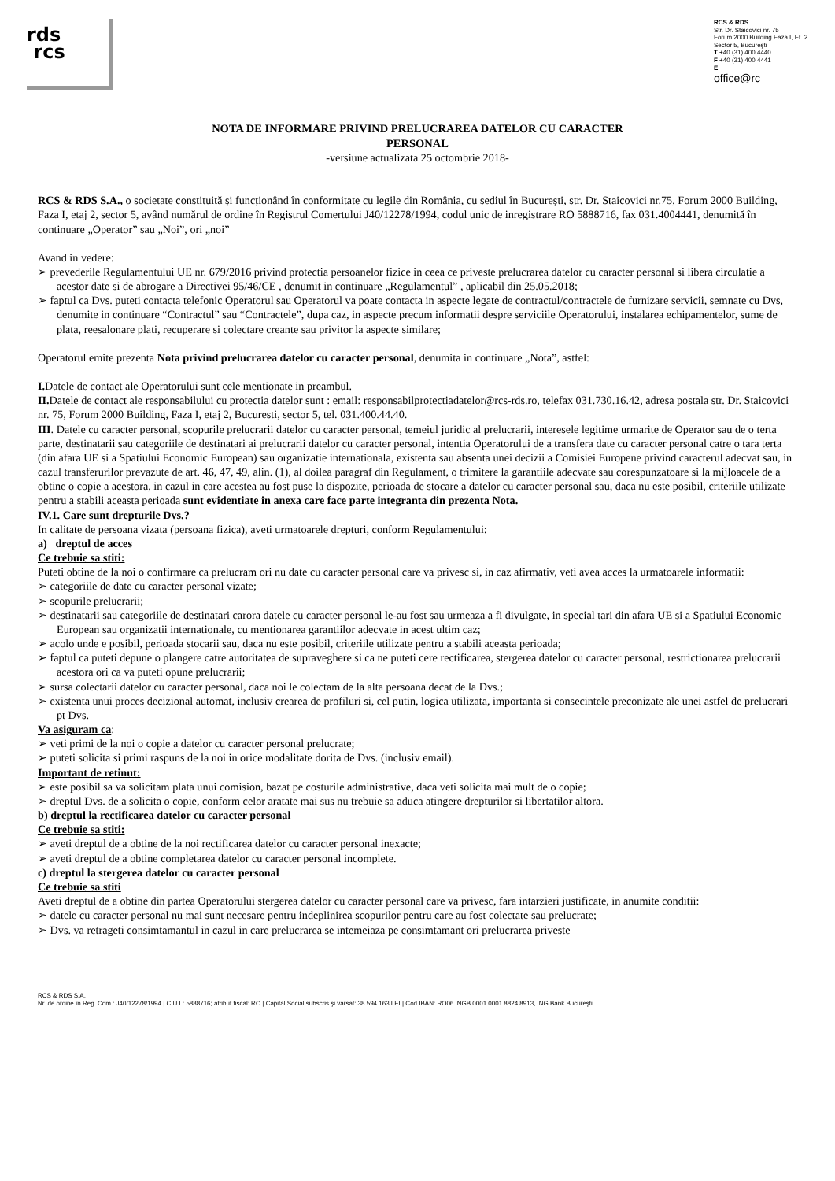rds
rcs
RCS & RDS
Str. Dr. Staicovici nr. 75
Forum 2000 Building Faza I, Et. 2
Sector 5, Bucureşti
T +40 (31) 400 4440
F +40 (31) 400 4441
E
office@rc
NOTA DE INFORMARE PRIVIND PRELUCRAREA DATELOR CU CARACTER
PERSONAL
-versiune actualizata 25 octombrie 2018-
RCS & RDS S.A., o societate constituită și funcționând în conformitate cu legile din România, cu sediul în București, str. Dr. Staicovici nr.75, Forum 2000 Building, Faza I, etaj 2, sector 5, având numărul de ordine în Registrul Comertului J40/12278/1994, codul unic de inregistrare RO 5888716, fax 031.4004441, denumită în continuare „Operator” sau „Noi”, ori „noi”
Avand in vedere:
➢ prevederile Regulamentului UE nr. 679/2016 privind protectia persoanelor fizice in ceea ce priveste prelucrarea datelor cu caracter personal si libera circulatie a acestor date si de abrogare a Directivei 95/46/CE , denumit in continuare „Regulamentul” , aplicabil din 25.05.2018;
➢ faptul ca Dvs. puteti contacta telefonic Operatorul sau Operatorul va poate contacta in aspecte legate de contractul/contractele de furnizare servicii, semnate cu Dvs, denumite in continuare “Contractul” sau “Contractele”, dupa caz, in aspecte precum informatii despre serviciile Operatorului, instalarea echipamentelor, sume de plata, reesalonare plati, recuperare si colectare creante sau privitor la aspecte similare;
Operatorul emite prezenta Nota privind prelucrarea datelor cu caracter personal, denumita in continuare „Nota”, astfel:
I. Datele de contact ale Operatorului sunt cele mentionate in preambul.
II. Datele de contact ale responsabilului cu protectia datelor sunt : email: responsabilprotectiadatelor@rcs-rds.ro, telefax 031.730.16.42, adresa postala str. Dr. Staicovici nr. 75, Forum 2000 Building, Faza I, etaj 2, Bucuresti, sector 5, tel. 031.400.44.40.
III. Datele cu caracter personal, scopurile prelucrarii datelor cu caracter personal, temeiul juridic al prelucrarii, interesele legitime urmarite de Operator sau de o terta parte, destinatarii sau categoriile de destinatari ai prelucrarii datelor cu caracter personal, intentia Operatorului de a transfera date cu caracter personal catre o tara terta (din afara UE si a Spatiului Economic European) sau organizatie internationala, existenta sau absenta unei decizii a Comisiei Europene privind caracterul adecvat sau, in cazul transferurilor prevazute de art. 46, 47, 49, alin. (1), al doilea paragraf din Regulament, o trimitere la garantiile adecvate sau corespunzatoare si la mijloacele de a obtine o copie a acestora, in cazul in care acestea au fost puse la dispozite, perioada de stocare a datelor cu caracter personal sau, daca nu este posibil, criteriile utilizate pentru a stabili aceasta perioada sunt evidentiate in anexa care face parte integranta din prezenta Nota.
IV.1. Care sunt drepturile Dvs.?
In calitate de persoana vizata (persoana fizica), aveti urmatoarele drepturi, conform Regulamentului:
a) dreptul de acces
Ce trebuie sa stiti:
Puteti obtine de la noi o confirmare ca prelucram ori nu date cu caracter personal care va privesc si, in caz afirmativ, veti avea acces la urmatoarele informatii:
➢ categoriile de date cu caracter personal vizate;
➢ scopurile prelucrarii;
➢ destinatarii sau categoriile de destinatari carora datele cu caracter personal le-au fost sau urmeaza a fi divulgate, in special tari din afara UE si a Spatiului Economic European sau organizatii internationale, cu mentionarea garantiilor adecvate in acest ultim caz;
➢ acolo unde e posibil, perioada stocarii sau, daca nu este posibil, criteriile utilizate pentru a stabili aceasta perioada;
➢ faptul ca puteti depune o plangere catre autoritatea de supraveghere si ca ne puteti cere rectificarea, stergerea datelor cu caracter personal, restrictionarea prelucrarii acestora ori ca va puteti opune prelucrarii;
➢ sursa colectarii datelor cu caracter personal, daca noi le colectam de la alta persoana decat de la Dvs.;
➢ existenta unui proces decizional automat, inclusiv crearea de profiluri si, cel putin, logica utilizata, importanta si consecintele preconizate ale unei astfel de prelucrari pt Dvs.
Va asiguram ca:
➢ veti primi de la noi o copie a datelor cu caracter personal prelucrate;
➢ puteti solicita si primi raspuns de la noi in orice modalitate dorita de Dvs. (inclusiv email).
Important de retinut:
➢ este posibil sa va solicitam plata unui comision, bazat pe costurile administrative, daca veti solicita mai mult de o copie;
➢ dreptul Dvs. de a solicita o copie, conform celor aratate mai sus nu trebuie sa aduca atingere drepturilor si libertatilor altora.
b) dreptul la rectificarea datelor cu caracter personal
Ce trebuie sa stiti:
➢ aveti dreptul de a obtine de la noi rectificarea datelor cu caracter personal inexacte;
➢ aveti dreptul de a obtine completarea datelor cu caracter personal incomplete.
c) dreptul la stergerea datelor cu caracter personal
Ce trebuie sa stiti
Aveti dreptul de a obtine din partea Operatorului stergerea datelor cu caracter personal care va privesc, fara intarzieri justificate, in anumite conditii:
➢ datele cu caracter personal nu mai sunt necesare pentru indeplinirea scopurilor pentru care au fost colectate sau prelucrate;
➢ Dvs. va retrageti consimtamantul in cazul in care prelucrarea se intemeiaza pe consimtamant ori prelucrarea priveste
RCS & RDS S.A.
Nr. de ordine în Reg. Com.: J40/12278/1994 | C.U.I.: 5888716; atribut fiscal: RO | Capital Social subscris şi vărsat: 38.594.163 LEI | Cod IBAN: RO06 INGB 0001 0001 8824 8913, ING Bank Bucureşti